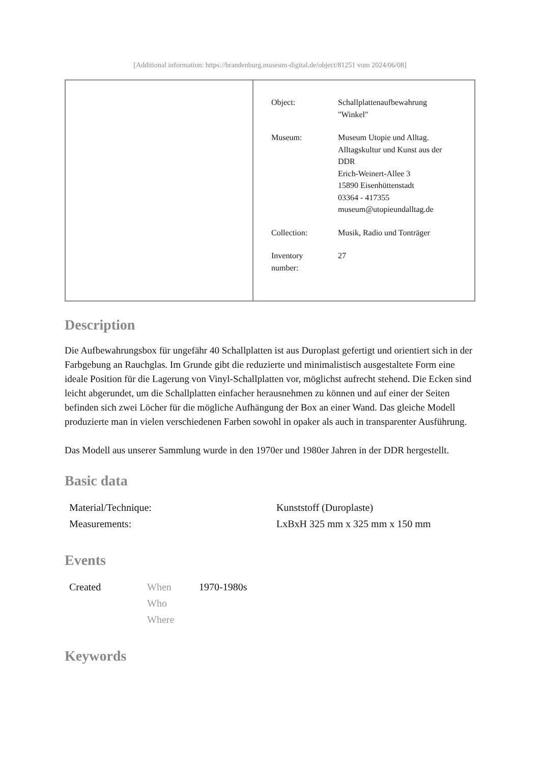[Additional information: https://brandenburg.museum-digital.de/object/81251 vom 2024/06/08]
| | / Object: / Schallplattenaufbewahrung "Winkel" / / Museum: / Museum Utopie und Alltag. Alltagskultur und Kunst aus der DDR Erich-Weinert-Allee 3 15890 Eisenhüttenstadt 03364 - 417355 museum@utopieundalltag.de / / Collection: / Musik, Radio und Tonträger / / Inventory number: / 27 / |
Description
Die Aufbewahrungsbox für ungefähr 40 Schallplatten ist aus Duroplast gefertigt und orientiert sich in der Farbgebung an Rauchglas. Im Grunde gibt die reduzierte und minimalistisch ausgestaltete Form eine ideale Position für die Lagerung von Vinyl-Schallplatten vor, möglichst aufrecht stehend. Die Ecken sind leicht abgerundet, um die Schallplatten einfacher herausnehmen zu können und auf einer der Seiten befinden sich zwei Löcher für die mögliche Aufhängung der Box an einer Wand. Das gleiche Modell produzierte man in vielen verschiedenen Farben sowohl in opaker als auch in transparenter Ausführung.
Das Modell aus unserer Sammlung wurde in den 1970er und 1980er Jahren in der DDR hergestellt.
Basic data
| Material/Technique: | Kunststoff (Duroplaste) |
| Measurements: | LxBxH 325 mm x 325 mm x 150 mm |
Events
| Created | When | 1970-1980s |
| | Who | |
| | Where | |
Keywords